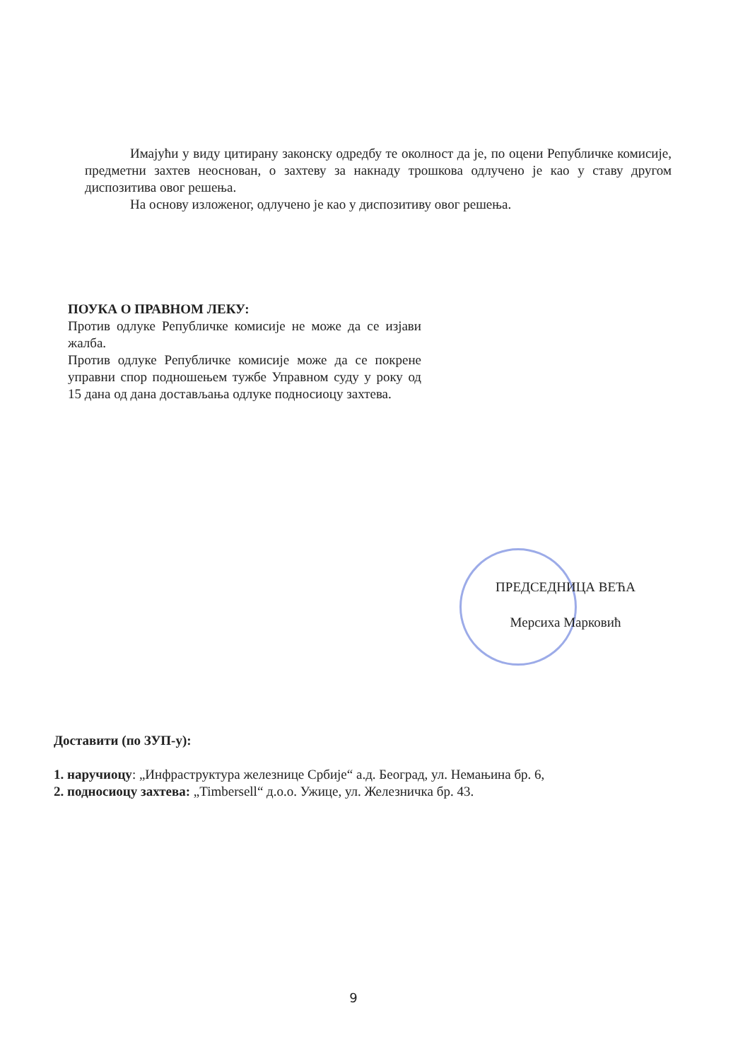Имајући у виду цитирану законску одредбу те околност да је, по оцени Републичке комисије, предметни захтев неоснован, о захтеву за накнаду трошкова одлучено је као у ставу другом диспозитива овог решења.
На основу изложеног, одлучено је као у диспозитиву овог решења.
ПОУКА О ПРАВНОМ ЛЕКУ:
Против одлуке Републичке комисије не може да се изјави жалба.
Против одлуке Републичке комисије може да се покрене управни спор подношењем тужбе Управном суду у року од 15 дана од дана достављања одлуке подносиоцу захтева.
ПРЕДСЕДНИЦА ВЕЋА
Мерсиха Марковић
Доставити (по ЗУП-у):
1. наручиоцу: „Инфраструктура железнице Србије“ а.д. Београд, ул. Немањина бр. 6,
2. подносиоцу захтева: „Timbersell“ д.о.о. Ужице, ул. Железничка бр. 43.
9